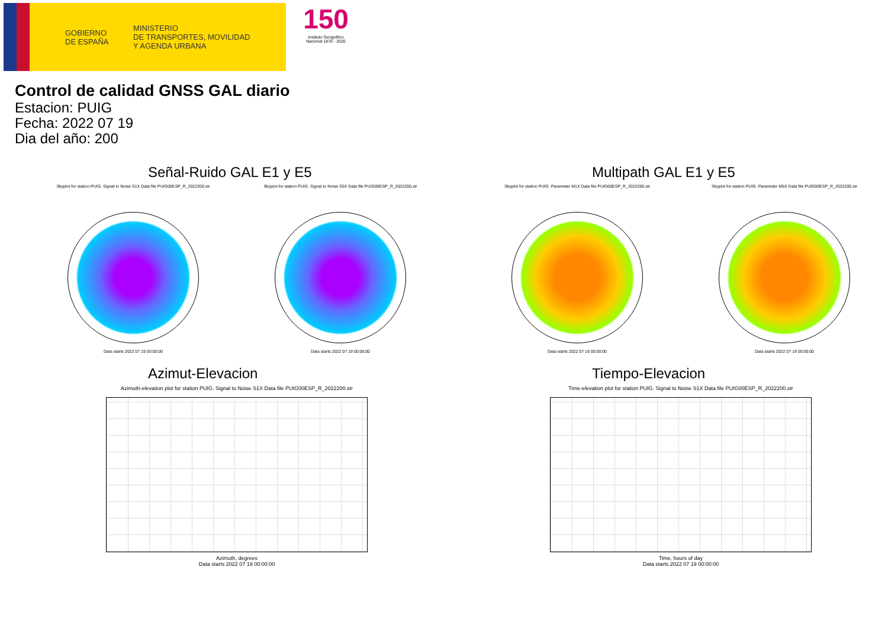GOBIERNO
DE ESPAÑA
MINISTERIO
DE TRANSPORTES, MOVILIDAD
Y AGENDA URBANA
150
Instituto Geográfico
Nacional 1870 - 2020
Control de calidad GNSS GAL diario
Estacion: PUIG
Fecha: 2022 07 19
Dia del año: 200
Señal-Ruido GAL E1 y E5
Skyplot for station PUIG. Signal to Noise S1X Data file PUIG00ESP_R_2022200.xtr
Data starts 2022 07 19 00:00:00
Skyplot for station PUIG. Signal to Noise S5X Data file PUIG00ESP_R_2022200.xtr
Data starts 2022 07 19 00:00:00
Multipath GAL E1 y E5
Skyplot for station PUIG. Parameter M1X Data file PUIG00ESP_R_2022200.xtr
Data starts 2022 07 19 00:00:00
Skyplot for station PUIG. Parameter M5X Data file PUIG00ESP_R_2022200.xtr
Data starts 2022 07 19 00:00:00
Azimut-Elevacion
Azimuth-elevation plot for station PUIG. Signal to Noise S1X Data file PUIG00ESP_R_2022200.xtr
Azimuth, degrees
Data starts 2022 07 19 00:00:00
Tiempo-Elevacion
Time-elevation plot for station PUIG. Signal to Noise S1X Data file PUIG00ESP_R_2022200.xtr
Time, hours of day
Data starts 2022 07 19 00:00:00